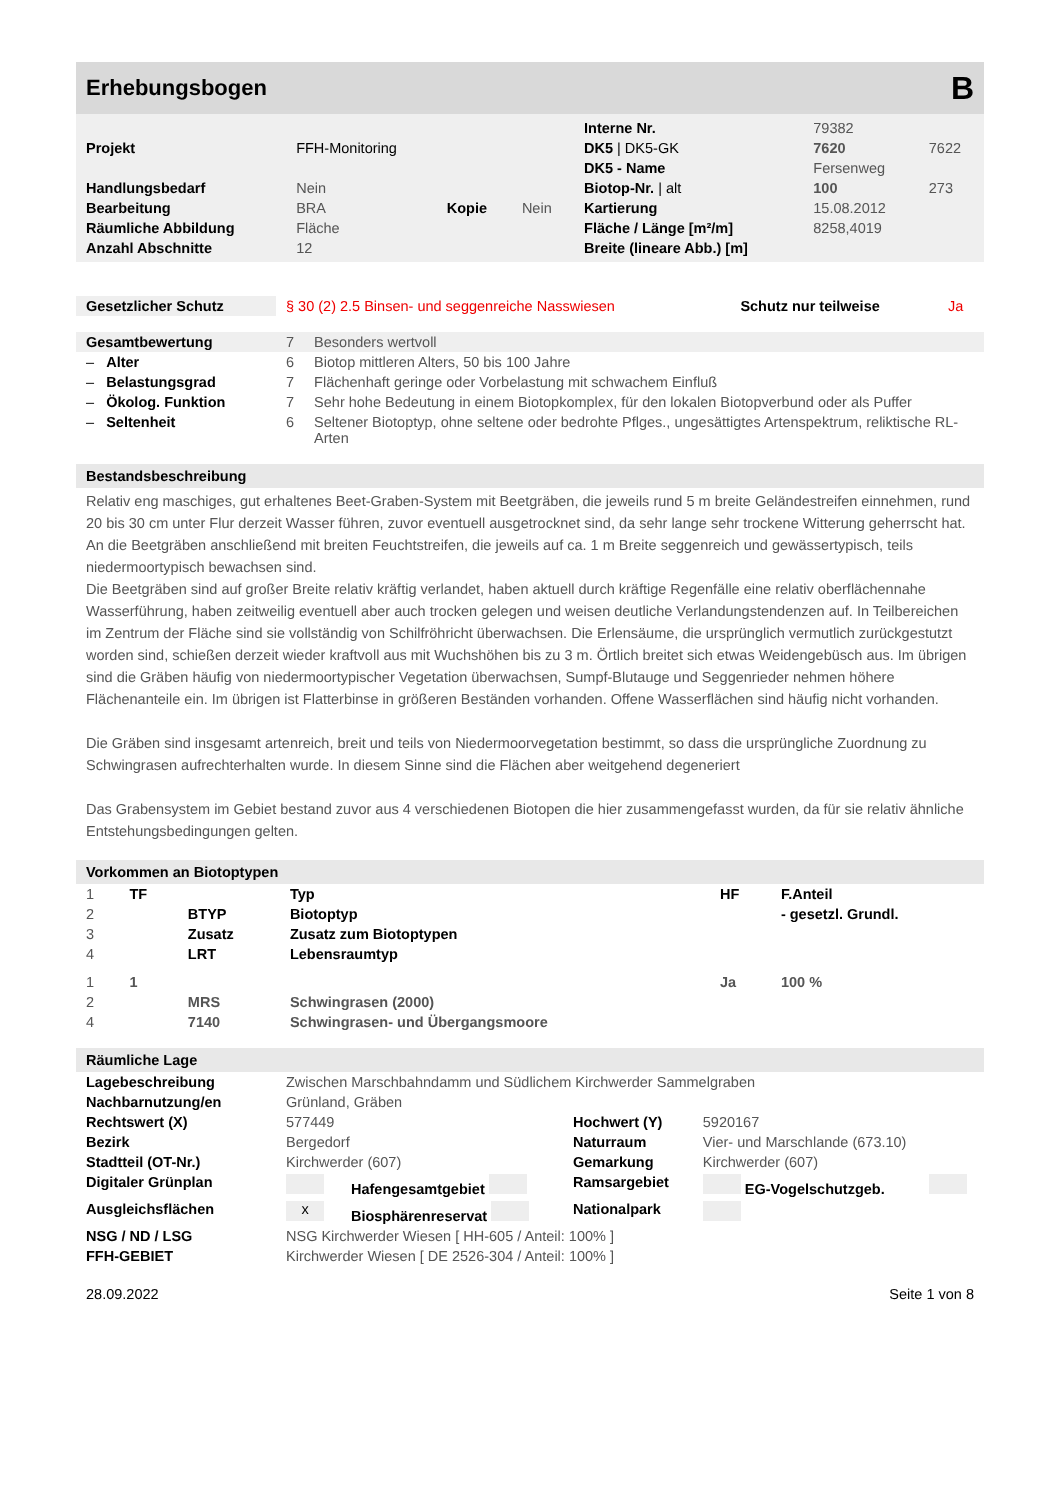Erhebungsbogen B
| | | | | Interne Nr. | 79382 | |
| Projekt | FFH-Monitoring | | | DK5 / DK5-GK | 7620 | 7622 |
| | | | | DK5 - Name | Fersenweg | |
| Handlungsbedarf | Nein | | | Biotop-Nr. / alt | 100 | 273 |
| Bearbeitung | BRA | Kopie | Nein | Kartierung | 15.08.2012 | |
| Räumliche Abbildung | Fläche | | | Fläche / Länge [m²/m] | 8258,4019 | |
| Anzahl Abschnitte | 12 | | | Breite (lineare Abb.) [m] | | |
| Gesetzlicher Schutz | § 30 (2) 2.5 Binsen- und seggenreiche Nasswiesen | Schutz nur teilweise | Ja |
| Gesamtbewertung | 7 | Besonders wertvoll |
| – Alter | 6 | Biotop mittleren Alters, 50 bis 100 Jahre |
| – Belastungsgrad | 7 | Flächenhaft geringe oder Vorbelastung mit schwachem Einfluß |
| – Ökolog. Funktion | 7 | Sehr hohe Bedeutung in einem Biotopkomplex, für den lokalen Biotopverbund oder als Puffer |
| – Seltenheit | 6 | Seltener Biotoptyp, ohne seltene oder bedrohte Pflges., ungesättigtes Artenspektrum, reliktische RL-Arten |
Bestandsbeschreibung
Relativ eng maschiges, gut erhaltenes Beet-Graben-System mit Beetgräben, die jeweils rund 5 m breite Geländestreifen einnehmen, rund 20 bis 30 cm unter Flur derzeit Wasser führen, zuvor eventuell ausgetrocknet sind, da sehr lange sehr trockene Witterung geherrscht hat. An die Beetgräben anschließend mit breiten Feuchtstreifen, die jeweils auf ca. 1 m Breite seggenreich und gewässertypisch, teils niedermoortypisch bewachsen sind.
Die Beetgräben sind auf großer Breite relativ kräftig verlandet, haben aktuell durch kräftige Regenfälle eine relativ oberflächennahe Wasserführung, haben zeitweilig eventuell aber auch trocken gelegen und weisen deutliche Verlandungstendenzen auf. In Teilbereichen im Zentrum der Fläche sind sie vollständig von Schilfröhricht überwachsen. Die Erlensäume, die ursprünglich vermutlich zurückgestutzt worden sind, schießen derzeit wieder kraftvoll aus mit Wuchshöhen bis zu 3 m. Örtlich breitet sich etwas Weidengebüsch aus. Im übrigen sind die Gräben häufig von niedermoortypischer Vegetation überwachsen, Sumpf-Blutauge und Seggenrieder nehmen höhere Flächenanteile ein. Im übrigen ist Flatterbinse in größeren Beständen vorhanden. Offene Wasserflächen sind häufig nicht vorhanden.
Die Gräben sind insgesamt artenreich, breit und teils von Niedermoorvegetation bestimmt, so dass die ursprüngliche Zuordnung zu Schwingrasen aufrechterhalten wurde. In diesem Sinne sind die Flächen aber weitgehend degeneriert
Das Grabensystem im Gebiet bestand zuvor aus 4 verschiedenen Biotopen die hier zusammengefasst wurden, da für sie relativ ähnliche Entstehungsbedingungen gelten.
Vorkommen an Biotoptypen
| 1 | TF | | Typ | HF | F.Anteil |
| 2 | | BTYP | Biotoptyp | | - gesetzl. Grundl. |
| 3 | | Zusatz | Zusatz zum Biotoptypen | | |
| 4 | | LRT | Lebensraumtyp | | |
| 1 | 1 | | | Ja | 100 % |
| 2 | | MRS | Schwingrasen (2000) | | |
| 4 | | 7140 | Schwingrasen- und Übergangsmoore | | |
Räumliche Lage
| Lagebeschreibung | Zwischen Marschbahndamm und Südlichem Kirchwerder Sammelgraben | | | | |
| Nachbarnutzung/en | Grünland, Gräben | | | | |
| Rechtswert (X) | 577449 | | Hochwert (Y) | 5920167 | |
| Bezirk | Bergedorf | | Naturraum | Vier- und Marschlande (673.10) | |
| Stadtteil (OT-Nr.) | Kirchwerder (607) | | Gemarkung | Kirchwerder (607) | |
| Digitaler Grünplan | | Hafengesamtgebiet | Ramsargebiet | EG-Vogelschutzgeb. | |
| Ausgleichsflächen | x | Biosphärenreservat | Nationalpark | | |
| NSG / ND / LSG | NSG Kirchwerder Wiesen [ HH-605 / Anteil: 100% ] | | | | |
| FFH-GEBIET | Kirchwerder Wiesen [ DE 2526-304 / Anteil: 100% ] | | | | |
28.09.2022 Seite 1 von 8